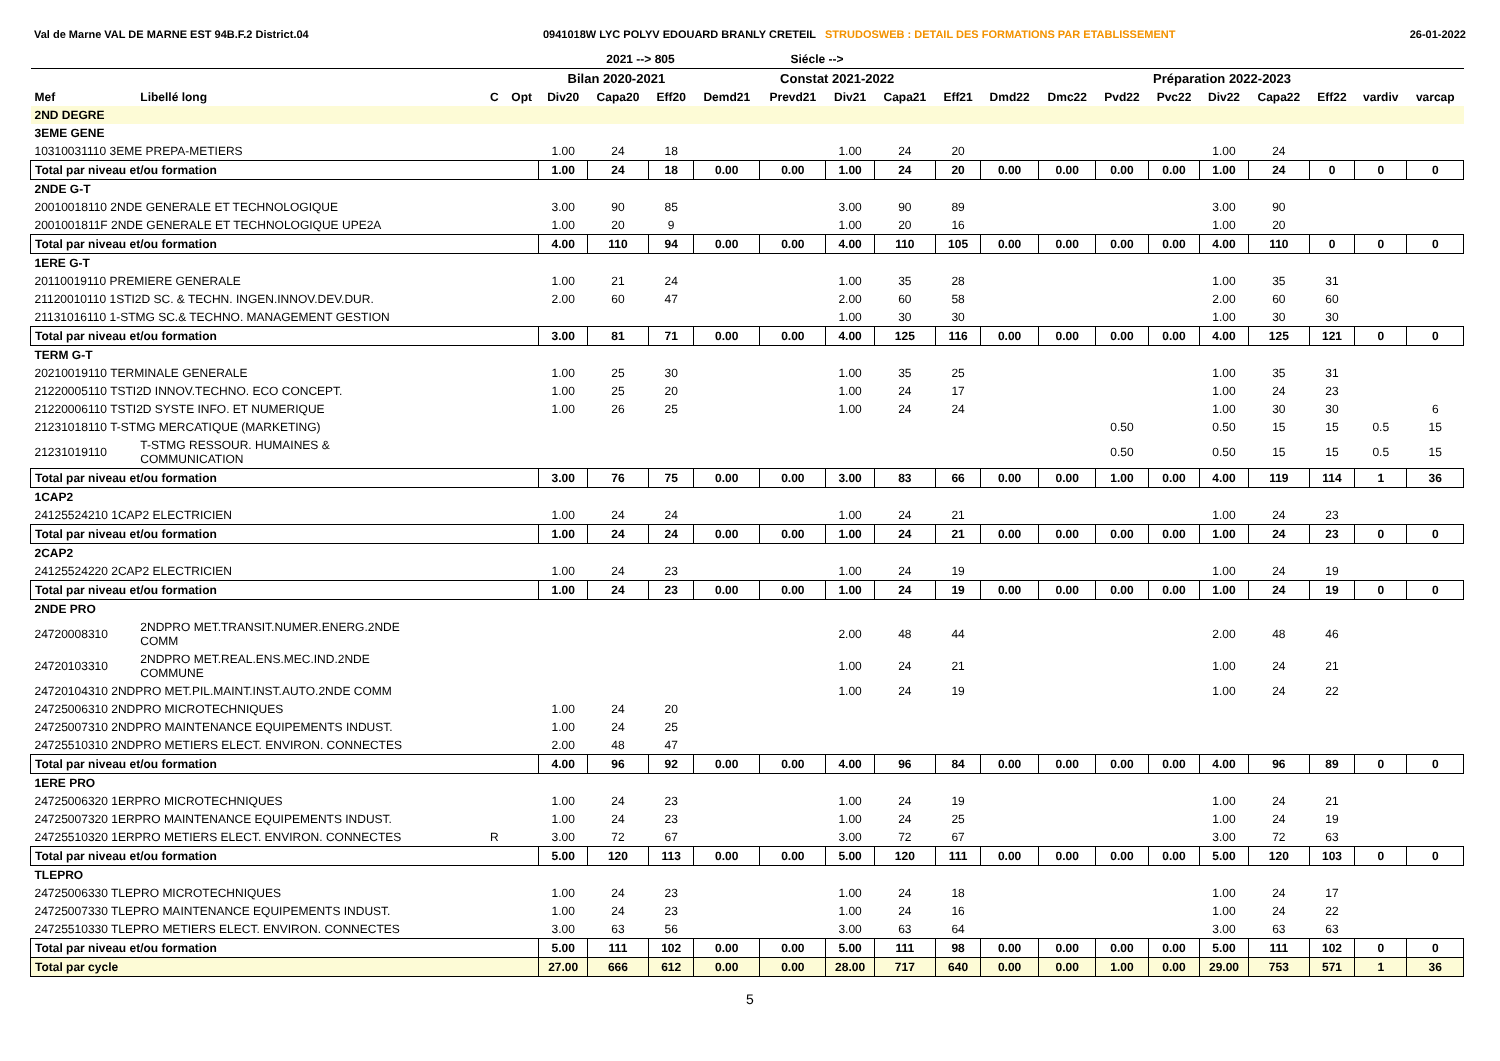Val de Marne VAL DE MARNE EST 94B.F.2 District.04 0941018W LYC POLYV EDOUARD BRANLY CRETEIL STRUDOSWEB : DETAIL DES FORMATIONS PAR ETABLISSEMENT 26-01-2022
| | | | | | 2021 --> 805 | | | Siécle --> | | | | | | | | | | | | |
| --- | --- | --- | --- | --- | --- | --- | --- | --- | --- | --- | --- | --- | --- | --- | --- | --- | --- | --- | --- | --- |
| | | | | Bilan 2020-2021 | | | Constat 2021-2022 | | | | | Préparation 2022-2023 | | | | | | | | |
| Mef | Libellé long | C | Opt | Div20 | Capa20 | Eff20 | Demd21 | Prevd21 | Div21 | Capa21 | Eff21 | Dmd22 | Dmc22 | Pvd22 | Pvc22 | Div22 | Capa22 | Eff22 | vardiv | varcap |
| 2ND DEGRE | | | | | | | | | | | | | | | | | | | | |
| 3EME GENE | | | | | | | | | | | | | | | | | | | | |
| 10310031110 3EME PREPA-METIERS | | | | 1.00 | 24 | 18 | | | 1.00 | 24 | 20 | | | | | 1.00 | 24 | | | |
| Total par niveau et/ou formation | | | | 1.00 | 24 | 18 | 0.00 | 0.00 | 1.00 | 24 | 20 | 0.00 | 0.00 | 0.00 | 0.00 | 1.00 | 24 | 0 | 0 | 0 |
| 2NDE G-T | | | | | | | | | | | | | | | | | | | | |
| 20010018110 2NDE GENERALE ET TECHNOLOGIQUE | | | | 3.00 | 90 | 85 | | | 3.00 | 90 | 89 | | | | | 3.00 | 90 | | | |
| 2001001811F 2NDE GENERALE ET TECHNOLOGIQUE UPE2A | | | | 1.00 | 20 | 9 | | | 1.00 | 20 | 16 | | | | | 1.00 | 20 | | | |
| Total par niveau et/ou formation | | | | 4.00 | 110 | 94 | 0.00 | 0.00 | 4.00 | 110 | 105 | 0.00 | 0.00 | 0.00 | 0.00 | 4.00 | 110 | 0 | 0 | 0 |
| 1ERE G-T | | | | | | | | | | | | | | | | | | | | |
| 20110019110 PREMIERE GENERALE | | | | 1.00 | 21 | 24 | | | 1.00 | 35 | 28 | | | | | 1.00 | 35 | 31 | | |
| 21120010110 1STI2D SC. & TECHN. INGEN.INNOV.DEV.DUR. | | | | 2.00 | 60 | 47 | | | 2.00 | 60 | 58 | | | | | 2.00 | 60 | 60 | | |
| 21131016110 1-STMG SC.& TECHNO. MANAGEMENT GESTION | | | | | | | | | 1.00 | 30 | 30 | | | | | 1.00 | 30 | 30 | | |
| Total par niveau et/ou formation | | | | 3.00 | 81 | 71 | 0.00 | 0.00 | 4.00 | 125 | 116 | 0.00 | 0.00 | 0.00 | 0.00 | 4.00 | 125 | 121 | 0 | 0 |
| TERM G-T | | | | | | | | | | | | | | | | | | | | |
| 20210019110 TERMINALE GENERALE | | | | 1.00 | 25 | 30 | | | 1.00 | 35 | 25 | | | | | 1.00 | 35 | 31 | | |
| 21220005110 TSTI2D INNOV.TECHNO. ECO CONCEPT. | | | | 1.00 | 25 | 20 | | | 1.00 | 24 | 17 | | | | | 1.00 | 24 | 23 | | |
| 21220006110 TSTI2D SYSTE INFO. ET NUMERIQUE | | | | 1.00 | 26 | 25 | | | 1.00 | 24 | 24 | | | | | 1.00 | 30 | 30 | | 6 |
| 21231018110 T-STMG MERCATIQUE (MARKETING) | | | | | | | | | | | | | | 0.50 | | 0.50 | 15 | 15 | 0.5 | 15 |
| 21231019110 | T-STMG RESSOUR. HUMAINES & COMMUNICATION | | | | | | | | | | | | | 0.50 | | 0.50 | 15 | 15 | 0.5 | 15 |
| Total par niveau et/ou formation | | | | 3.00 | 76 | 75 | 0.00 | 0.00 | 3.00 | 83 | 66 | 0.00 | 0.00 | 1.00 | 0.00 | 4.00 | 119 | 114 | 1 | 36 |
| 1CAP2 | | | | | | | | | | | | | | | | | | | | |
| 24125524210 1CAP2 ELECTRICIEN | | | | 1.00 | 24 | 24 | | | 1.00 | 24 | 21 | | | | | 1.00 | 24 | 23 | | |
| Total par niveau et/ou formation | | | | 1.00 | 24 | 24 | 0.00 | 0.00 | 1.00 | 24 | 21 | 0.00 | 0.00 | 0.00 | 0.00 | 1.00 | 24 | 23 | 0 | 0 |
| 2CAP2 | | | | | | | | | | | | | | | | | | | | |
| 24125524220 2CAP2 ELECTRICIEN | | | | 1.00 | 24 | 23 | | | 1.00 | 24 | 19 | | | | | 1.00 | 24 | 19 | | |
| Total par niveau et/ou formation | | | | 1.00 | 24 | 23 | 0.00 | 0.00 | 1.00 | 24 | 19 | 0.00 | 0.00 | 0.00 | 0.00 | 1.00 | 24 | 19 | 0 | 0 |
| 2NDE PRO | | | | | | | | | | | | | | | | | | | | |
| 24720008310 | 2NDPRO MET.TRANSIT.NUMER.ENERG.2NDE COMM | | | | | | | | 2.00 | 48 | 44 | | | | | 2.00 | 48 | 46 | | |
| 24720103310 | 2NDPRO MET.REAL.ENS.MEC.IND.2NDE COMMUNE | | | | | | | | 1.00 | 24 | 21 | | | | | 1.00 | 24 | 21 | | |
| 24720104310 2NDPRO MET.PIL.MAINT.INST.AUTO.2NDE COMM | | | | | | | | | 1.00 | 24 | 19 | | | | | 1.00 | 24 | 22 | | |
| 24725006310 2NDPRO MICROTECHNIQUES | | | | 1.00 | 24 | 20 | | | | | | | | | | | | | | |
| 24725007310 2NDPRO MAINTENANCE EQUIPEMENTS INDUST. | | | | 1.00 | 24 | 25 | | | | | | | | | | | | | | |
| 24725510310 2NDPRO METIERS ELECT. ENVIRON. CONNECTES | | | | 2.00 | 48 | 47 | | | | | | | | | | | | | | |
| Total par niveau et/ou formation | | | | 4.00 | 96 | 92 | 0.00 | 0.00 | 4.00 | 96 | 84 | 0.00 | 0.00 | 0.00 | 0.00 | 4.00 | 96 | 89 | 0 | 0 |
| 1ERE PRO | | | | | | | | | | | | | | | | | | | | |
| 24725006320 1ERPRO MICROTECHNIQUES | | | | 1.00 | 24 | 23 | | | 1.00 | 24 | 19 | | | | | 1.00 | 24 | 21 | | |
| 24725007320 1ERPRO MAINTENANCE EQUIPEMENTS INDUST. | | | | 1.00 | 24 | 23 | | | 1.00 | 24 | 25 | | | | | 1.00 | 24 | 19 | | |
| 24725510320 1ERPRO METIERS ELECT. ENVIRON. CONNECTES | | R | | 3.00 | 72 | 67 | | | 3.00 | 72 | 67 | | | | | 3.00 | 72 | 63 | | |
| Total par niveau et/ou formation | | | | 5.00 | 120 | 113 | 0.00 | 0.00 | 5.00 | 120 | 111 | 0.00 | 0.00 | 0.00 | 0.00 | 5.00 | 120 | 103 | 0 | 0 |
| TLEPRO | | | | | | | | | | | | | | | | | | | | |
| 24725006330 TLEPRO MICROTECHNIQUES | | | | 1.00 | 24 | 23 | | | 1.00 | 24 | 18 | | | | | 1.00 | 24 | 17 | | |
| 24725007330 TLEPRO MAINTENANCE EQUIPEMENTS INDUST. | | | | 1.00 | 24 | 23 | | | 1.00 | 24 | 16 | | | | | 1.00 | 24 | 22 | | |
| 24725510330 TLEPRO METIERS ELECT. ENVIRON. CONNECTES | | | | 3.00 | 63 | 56 | | | 3.00 | 63 | 64 | | | | | 3.00 | 63 | 63 | | |
| Total par niveau et/ou formation | | | | 5.00 | 111 | 102 | 0.00 | 0.00 | 5.00 | 111 | 98 | 0.00 | 0.00 | 0.00 | 0.00 | 5.00 | 111 | 102 | 0 | 0 |
| Total par cycle | | | | 27.00 | 666 | 612 | 0.00 | 0.00 | 28.00 | 717 | 640 | 0.00 | 0.00 | 1.00 | 0.00 | 29.00 | 753 | 571 | 1 | 36 |
5